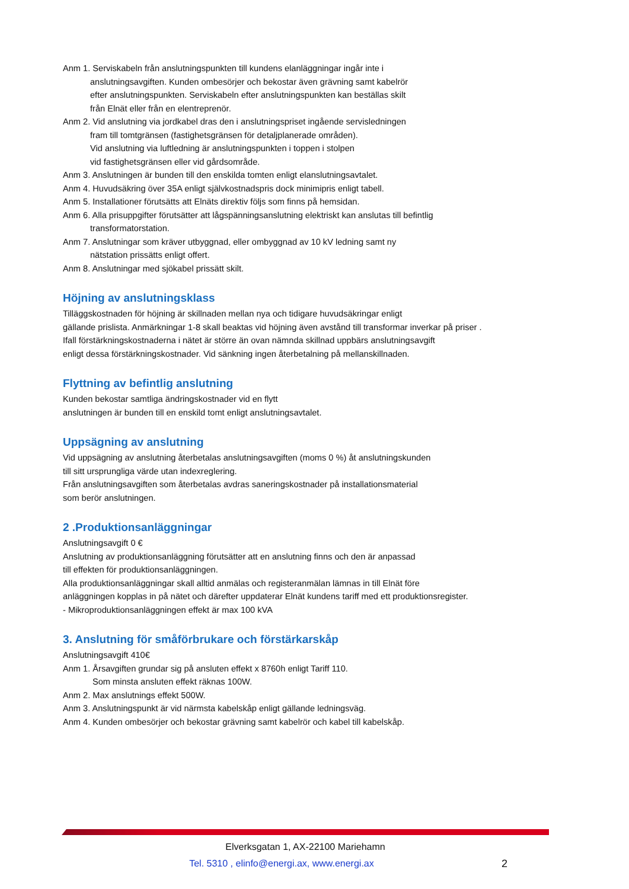Anm 1. Serviskabeln från anslutningspunkten till kundens elanläggningar ingår inte i
anslutningsavgiften. Kunden ombesörjer och bekostar även grävning samt kabelrör
efter anslutningspunkten. Serviskabeln efter anslutningspunkten kan beställas skilt
från Elnät eller från en elentreprenör.
Anm 2. Vid anslutning via jordkabel dras den i anslutningspriset ingående servisledningen
fram till tomtgränsen (fastighetsgränsen för detaljplanerade områden).
Vid anslutning via luftledning är anslutningspunkten i toppen i stolpen
vid fastighetsgränsen eller vid gårdsområde.
Anm 3. Anslutningen är bunden till den enskilda tomten enligt elanslutningsavtalet.
Anm 4. Huvudsäkring över 35A enligt självkostnadspris dock minimipris enligt tabell.
Anm 5. Installationer förutsätts att Elnäts direktiv följs som finns på hemsidan.
Anm 6. Alla prisuppgifter förutsätter att lågspänningsanslutning elektriskt kan anslutas till befintlig
transformatorstation.
Anm 7. Anslutningar som kräver utbyggnad, eller ombyggnad av 10 kV ledning samt ny
nätstation prissätts enligt offert.
Anm 8. Anslutningar med sjökabel prissätt skilt.
Höjning av anslutningsklass
Tilläggskostnaden för höjning är skillnaden mellan nya och tidigare huvudsäkringar enligt
gällande prislista. Anmärkningar 1-8 skall beaktas vid höjning även avstånd till transformar inverkar på priser .
Ifall förstärkningskostnaderna i nätet är större än ovan nämnda skillnad uppbärs anslutningsavgift
enligt dessa förstärkningskostnader. Vid sänkning ingen återbetalning på mellanskillnaden.
Flyttning av befintlig anslutning
Kunden bekostar samtliga ändringskostnader vid en flytt
anslutningen är bunden till en enskild tomt enligt anslutningsavtalet.
Uppsägning av anslutning
Vid uppsägning av anslutning återbetalas anslutningsavgiften (moms 0 %) åt anslutningskunden
till sitt ursprungliga värde utan indexreglering.
Från anslutningsavgiften som återbetalas avdras saneringskostnader på installationsmaterial
som berör anslutningen.
2 .Produktionsanläggningar
Anslutningsavgift 0 €
Anslutning av produktionsanläggning förutsätter att en anslutning finns och den är anpassad
till effekten för produktionsanläggningen.
Alla produktionsanläggningar skall alltid anmälas och registeranmälan lämnas in till Elnät före
anläggningen kopplas in på nätet och därefter uppdaterar Elnät kundens tariff med ett produktionsregister.
- Mikroproduktionsanläggningen effekt är max 100 kVA
3. Anslutning för småförbrukare och förstärkarskåp
Anslutningsavgift 410€
Anm 1. Årsavgiften grundar sig på ansluten effekt x 8760h enligt Tariff 110.
Som minsta ansluten effekt räknas 100W.
Anm 2. Max anslutnings effekt 500W.
Anm 3. Anslutningspunkt är vid närmsta kabelskåp enligt gällande ledningsväg.
Anm 4. Kunden ombesörjer och bekostar grävning samt kabelrör och kabel till kabelskåp.
Elverksgatan 1, AX-22100 Mariehamn
2 Tel. 5310 , elinfo@energi.ax, www.energi.ax